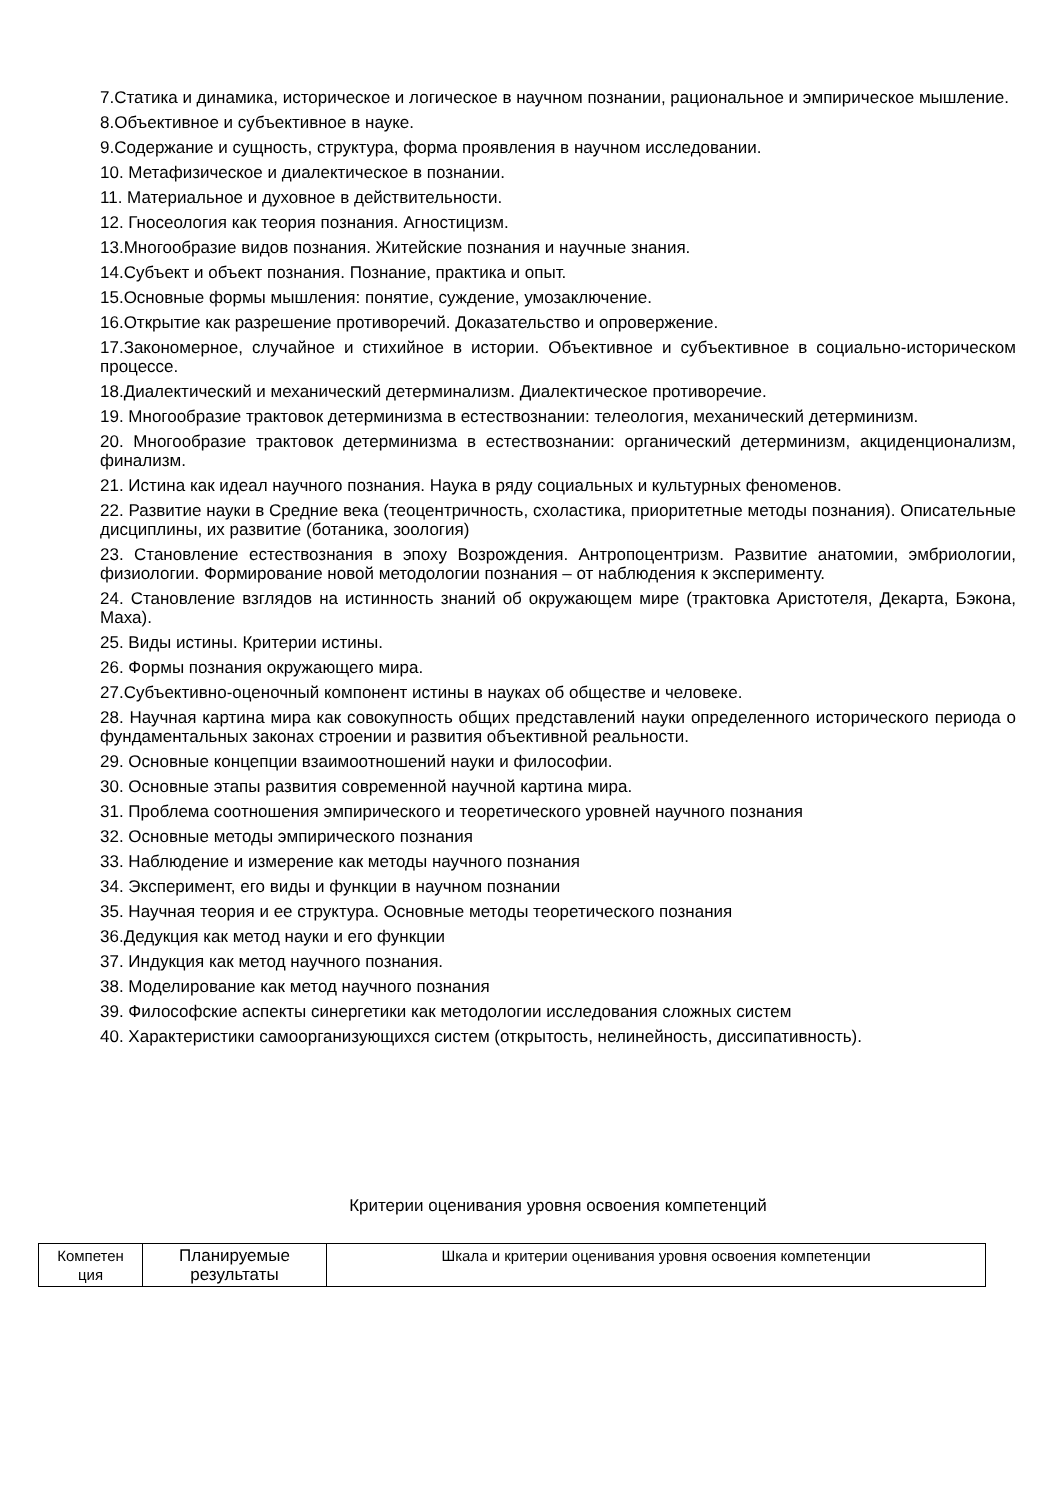7.Статика и динамика, историческое и логическое в научном познании, рациональное и эмпирическое мышление.
8.Объективное и субъективное в науке.
9.Содержание и сущность, структура, форма проявления в научном исследовании.
10. Метафизическое и диалектическое в познании.
11. Материальное и духовное в действительности.
12. Гносеология как теория познания. Агностицизм.
13.Многообразие видов познания. Житейские познания и научные знания.
14.Субъект и объект познания. Познание, практика и опыт.
15.Основные формы мышления: понятие, суждение, умозаключение.
16.Открытие как разрешение противоречий. Доказательство и опровержение.
17.Закономерное, случайное и стихийное в истории. Объективное и субъективное в социально-историческом процессе.
18.Диалектический и механический детерминализм. Диалектическое противоречие.
19. Многообразие трактовок детерминизма в естествознании: телеология, механический детерминизм.
20. Многообразие трактовок детерминизма в естествознании: органический детерминизм, акциденционализм, финализм.
21. Истина как идеал научного познания. Наука в ряду социальных и культурных феноменов.
22. Развитие науки в Средние века (теоцентричность, схоластика, приоритетные методы познания). Описательные дисциплины, их развитие (ботаника, зоология)
23. Становление естествознания в эпоху Возрождения. Антропоцентризм. Развитие анатомии, эмбриологии, физиологии. Формирование новой методологии познания – от наблюдения к эксперименту.
24. Становление взглядов на истинность знаний об окружающем мире (трактовка Аристотеля, Декарта, Бэкона, Маха).
25. Виды истины. Критерии истины.
26. Формы познания окружающего мира.
27.Субъективно-оценочный компонент истины в науках об обществе и человеке.
28. Научная картина мира как совокупность общих представлений науки определенного исторического периода о фундаментальных законах строении и развития объективной реальности.
29. Основные концепции взаимоотношений науки и философии.
30. Основные этапы развития современной научной картина мира.
31. Проблема соотношения эмпирического и теоретического уровней научного познания
32. Основные методы эмпирического познания
33. Наблюдение и измерение как методы научного познания
34. Эксперимент, его виды и функции в научном познании
35. Научная теория и ее структура. Основные методы теоретического познания
36.Дедукция как метод науки и его функции
37. Индукция как метод научного познания.
38. Моделирование как метод научного познания
39. Философские аспекты синергетики как методологии исследования сложных систем
40. Характеристики самоорганизующихся систем (открытость, нелинейность, диссипативность).
Критерии оценивания уровня освоения компетенций
| Компетен ция | Планируемые результаты | Шкала и критерии оценивания уровня освоения компетенции |